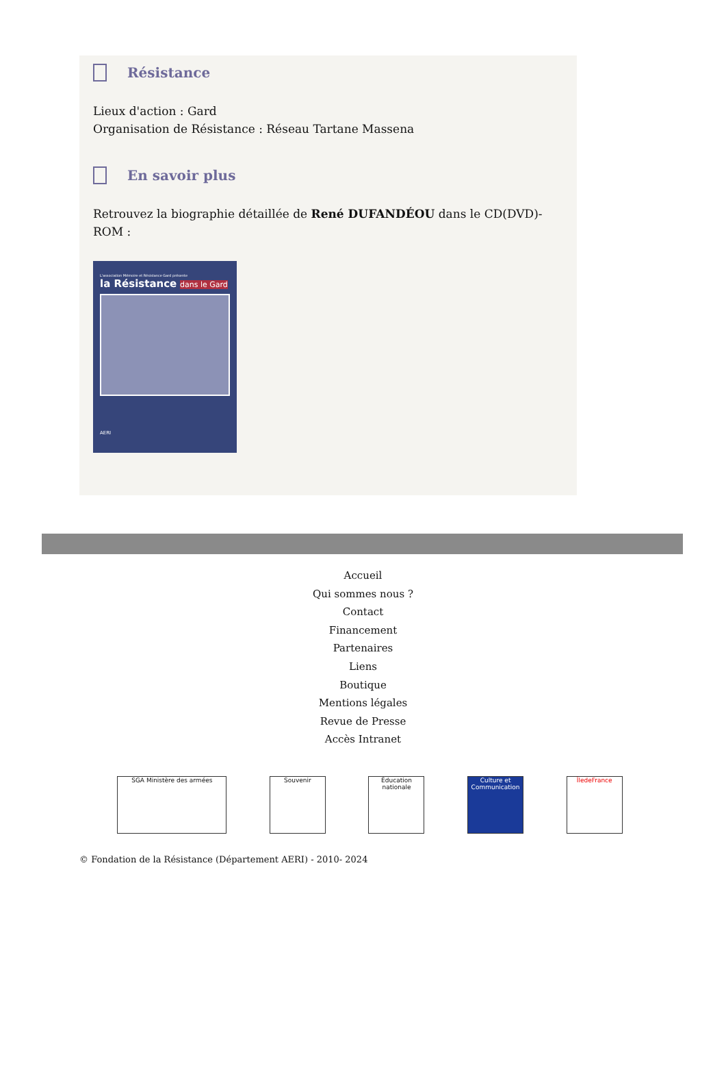Résistance
Lieux d'action : Gard
Organisation de Résistance : Réseau Tartane Massena
En savoir plus
Retrouvez la biographie détaillée de René DUFANDÉOU dans le CD(DVD)-ROM :
L'association Mémoire et Résistance Gard présente
la Résistance dans le Gard
AERI
Accueil
Qui sommes nous ?
Contact
Financement
Partenaires
Liens
Boutique
Mentions légales
Revue de Presse
Accès Intranet
SGA Ministère des armées Souvenir Éducation nationale
Culture et Communication
ÎledeFrance
© Fondation de la Résistance (Département AERI) - 2010- 2024